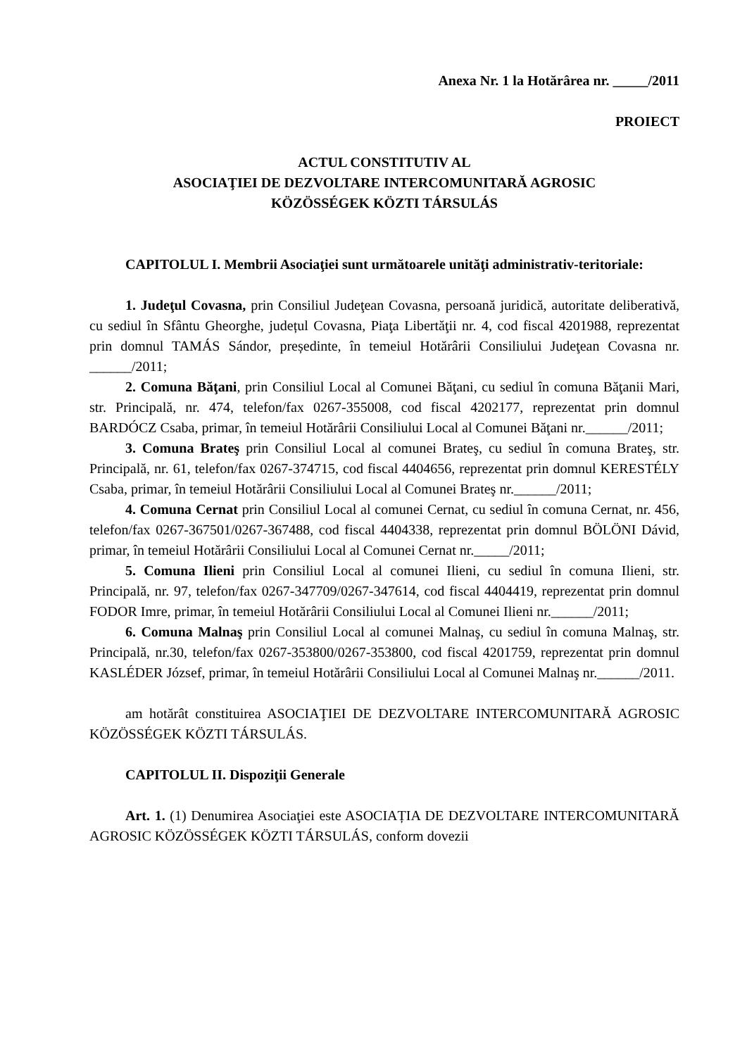Anexa Nr. 1 la Hotărârea nr. _____/2011
PROIECT
ACTUL CONSTITUTIV AL
ASOCIAŢIEI DE DEZVOLTARE INTERCOMUNITARĂ AGROSIC
KÖZÖSSÉGEK KÖZTI TÁRSULÁS
CAPITOLUL I. Membrii Asociaţiei sunt următoarele unităţi administrativ-teritoriale:
1. Judeţul Covasna, prin Consiliul Judeţean Covasna, persoană juridică, autoritate deliberativă, cu sediul în Sfântu Gheorghe, județul Covasna, Piaţa Libertăţii nr. 4, cod fiscal 4201988, reprezentat prin domnul TAMÁS Sándor, președinte, în temeiul Hotărârii Consiliului Judeţean Covasna nr. ______/2011;
2. Comuna Băţani, prin Consiliul Local al Comunei Băţani, cu sediul în comuna Băţanii Mari, str. Principală, nr. 474, telefon/fax 0267-355008, cod fiscal 4202177, reprezentat prin domnul BARDÓCZ Csaba, primar, în temeiul Hotărârii Consiliului Local al Comunei Băţani nr.______/2011;
3. Comuna Brateş prin Consiliul Local al comunei Brateş, cu sediul în comuna Brateş, str. Principală, nr. 61, telefon/fax 0267-374715, cod fiscal 4404656, reprezentat prin domnul KERESTÉLY Csaba, primar, în temeiul Hotărârii Consiliului Local al Comunei Brateş nr.______/2011;
4. Comuna Cernat prin Consiliul Local al comunei Cernat, cu sediul în comuna Cernat, nr. 456, telefon/fax 0267-367501/0267-367488, cod fiscal 4404338, reprezentat prin domnul BÖLÖNI Dávid, primar, în temeiul Hotărârii Consiliului Local al Comunei Cernat nr._____/2011;
5. Comuna Ilieni prin Consiliul Local al comunei Ilieni, cu sediul în comuna Ilieni, str. Principală, nr. 97, telefon/fax 0267-347709/0267-347614, cod fiscal 4404419, reprezentat prin domnul FODOR Imre, primar, în temeiul Hotărârii Consiliului Local al Comunei Ilieni nr.______/2011;
6. Comuna Malnaş prin Consiliul Local al comunei Malnaş, cu sediul în comuna Malnaş, str. Principală, nr.30, telefon/fax 0267-353800/0267-353800, cod fiscal 4201759, reprezentat prin domnul KASLÉDER József, primar, în temeiul Hotărârii Consiliului Local al Comunei Malnaş nr.______/2011.
am hotărât constituirea ASOCIAŢIEI DE DEZVOLTARE INTERCOMUNITARĂ AGROSIC KÖZÖSSÉGEK KÖZTI TÁRSULÁS.
CAPITOLUL II. Dispoziţii Generale
Art. 1. (1) Denumirea Asociaţiei este ASOCIAȚIA DE DEZVOLTARE INTERCOMUNITARĂ AGROSIC KÖZÖSSÉGEK KÖZTI TÁRSULÁS, conform dovezii